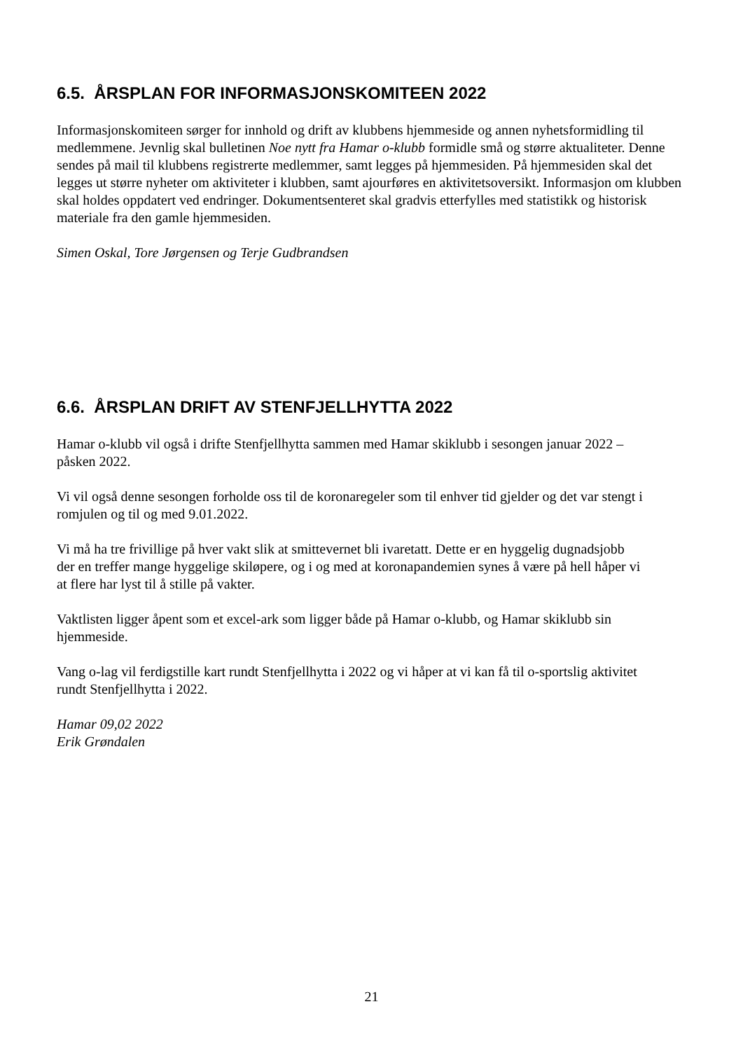6.5. ÅRSPLAN FOR INFORMASJONSKOMITEEN 2022
Informasjonskomiteen sørger for innhold og drift av klubbens hjemmeside og annen nyhetsformidling til medlemmene. Jevnlig skal bulletinen Noe nytt fra Hamar o-klubb formidle små og større aktualiteter. Denne sendes på mail til klubbens registrerte medlemmer, samt legges på hjemmesiden. På hjemmesiden skal det legges ut større nyheter om aktiviteter i klubben, samt ajourføres en aktivitetsoversikt. Informasjon om klubben skal holdes oppdatert ved endringer. Dokumentsenteret skal gradvis etterfylles med statistikk og historisk materiale fra den gamle hjemmesiden.
Simen Oskal, Tore Jørgensen og Terje Gudbrandsen
6.6. ÅRSPLAN DRIFT AV STENFJELLHYTTA 2022
Hamar o-klubb vil også i drifte Stenfjellhytta sammen med Hamar skiklubb i sesongen januar 2022 – påsken 2022.
Vi vil også denne sesongen forholde oss til de koronaregeler som til enhver tid gjelder og det var stengt i romjulen og til og med 9.01.2022.
Vi må ha tre frivillige på hver vakt slik at smittevernet bli ivaretatt. Dette er en hyggelig dugnadsjobb der en treffer mange hyggelige skiløpere, og i og med at koronapandemien synes å være på hell håper vi at flere har lyst til å stille på vakter.
Vaktlisten ligger åpent som et excel-ark som ligger både på Hamar o-klubb, og Hamar skiklubb sin hjemmeside.
Vang o-lag vil ferdigstille kart rundt Stenfjellhytta i 2022 og vi håper at vi kan få til o-sportslig aktivitet rundt Stenfjellhytta i 2022.
Hamar 09,02 2022
Erik Grøndalen
21